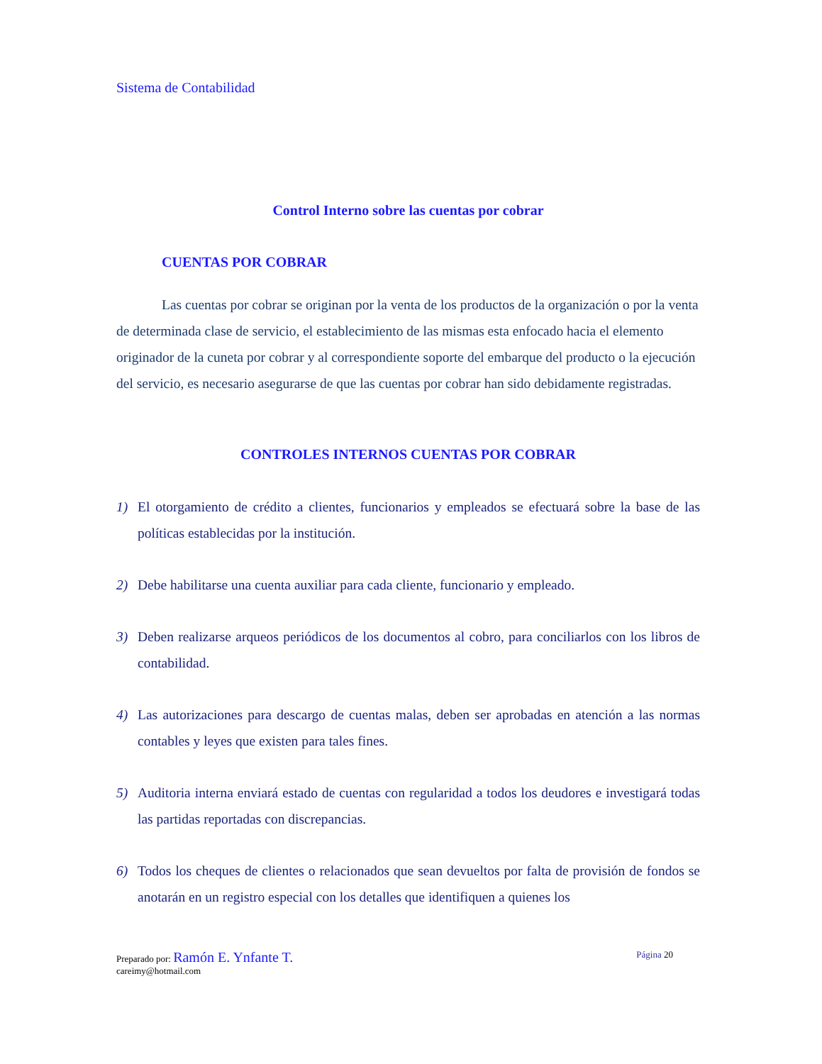Sistema de Contabilidad
Control Interno sobre las cuentas por cobrar
CUENTAS POR COBRAR
Las cuentas por cobrar se originan por la venta de los productos de la organización o por la venta de determinada clase de servicio, el establecimiento de las mismas esta enfocado hacia el elemento originador de la cuneta por cobrar y al correspondiente soporte del embarque del producto o la ejecución del servicio, es necesario asegurarse de que las cuentas por cobrar han sido debidamente registradas.
CONTROLES INTERNOS CUENTAS POR COBRAR
1) El otorgamiento de crédito a clientes, funcionarios y empleados se efectuará sobre la base de las políticas establecidas por la institución.
2) Debe habilitarse una cuenta auxiliar para cada cliente, funcionario y empleado.
3) Deben realizarse arqueos periódicos de los documentos al cobro, para conciliarlos con los libros de contabilidad.
4) Las autorizaciones para descargo de cuentas malas, deben ser aprobadas en atención a las normas contables y leyes que existen para tales fines.
5) Auditoria interna enviará estado de cuentas con regularidad a todos los deudores e investigará todas las partidas reportadas con discrepancias.
6) Todos los cheques de clientes o relacionados que sean devueltos por falta de provisión de fondos se anotarán en un registro especial con los detalles que identifiquen a quienes los
Página 20 Preparado por: Ramón E. Ynfante T.
careimy@hotmail.com